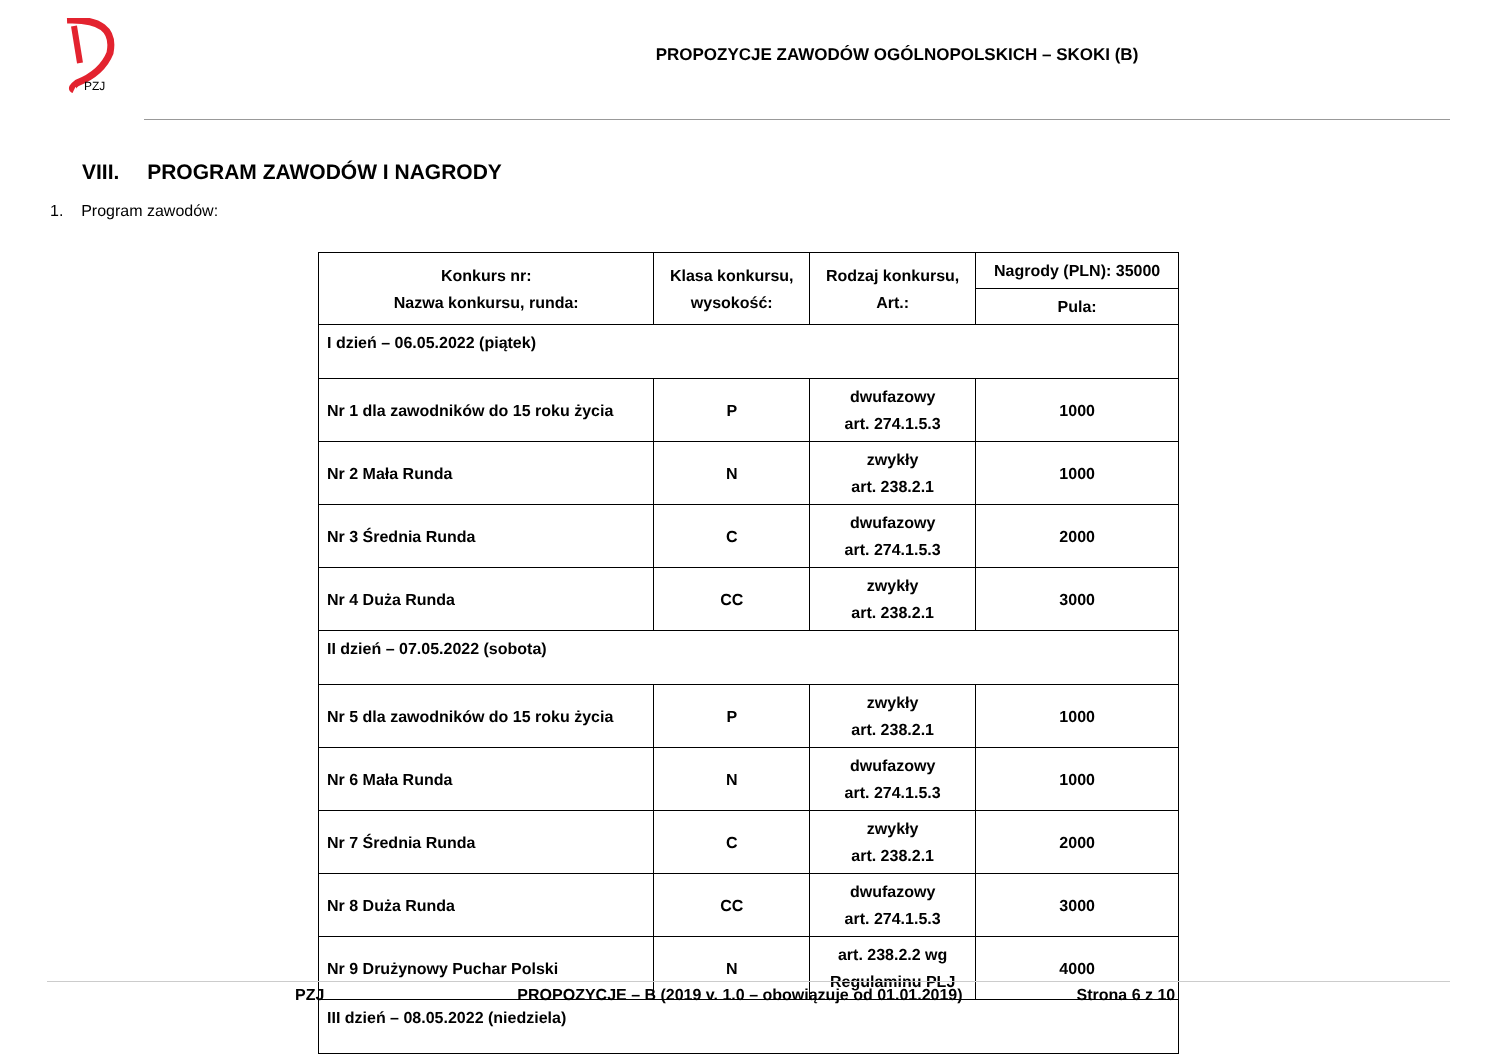PZJ
PROPOZYCJE ZAWODÓW OGÓLNOPOLSKICH – SKOKI (B)
VIII. PROGRAM ZAWODÓW I NAGRODY
1. Program zawodów:
| Konkurs nr: Nazwa konkursu, runda: | Klasa konkursu, wysokość: | Rodzaj konkursu, Art.: | Nagrody (PLN): 35000 |
| --- | --- | --- | --- |
| | | | Pula: |
| I dzień – 06.05.2022 (piątek) | | | |
| Nr 1 dla zawodników do 15 roku życia | P | dwufazowy art. 274.1.5.3 | 1000 |
| Nr 2 Mała Runda | N | zwykły art. 238.2.1 | 1000 |
| Nr 3 Średnia Runda | C | dwufazowy art. 274.1.5.3 | 2000 |
| Nr 4 Duża Runda | CC | zwykły art. 238.2.1 | 3000 |
| II dzień – 07.05.2022 (sobota) | | | |
| Nr 5 dla zawodników do 15 roku życia | P | zwykły art. 238.2.1 | 1000 |
| Nr 6 Mała Runda | N | dwufazowy art. 274.1.5.3 | 1000 |
| Nr 7 Średnia Runda | C | zwykły art. 238.2.1 | 2000 |
| Nr 8 Duża Runda | CC | dwufazowy art. 274.1.5.3 | 3000 |
| Nr 9 Drużynowy Puchar Polski | N | art. 238.2.2 wg Regulaminu PLJ | 4000 |
| III dzień – 08.05.2022 (niedziela) | | | |
PZJ PROPOZYCJE – B (2019 v. 1.0 – obowiązuje od 01.01.2019) Strona 6 z 10